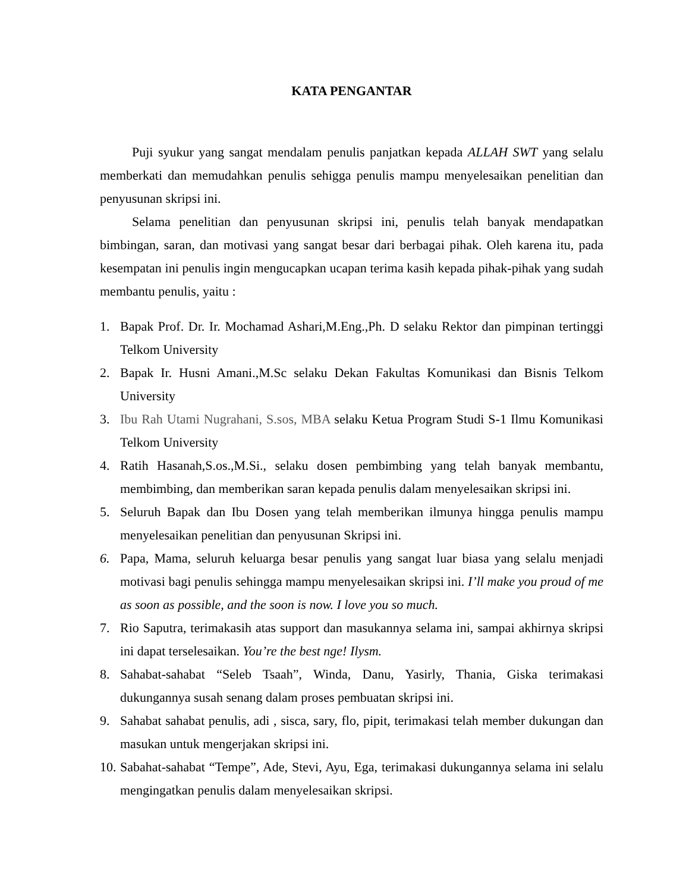KATA PENGANTAR
Puji syukur yang sangat mendalam penulis panjatkan kepada ALLAH SWT yang selalu memberkati dan memudahkan penulis sehigga penulis mampu menyelesaikan penelitian dan penyusunan skripsi ini.
Selama penelitian dan penyusunan skripsi ini, penulis telah banyak mendapatkan bimbingan, saran, dan motivasi yang sangat besar dari berbagai pihak. Oleh karena itu, pada kesempatan ini penulis ingin mengucapkan ucapan terima kasih kepada pihak-pihak yang sudah membantu penulis, yaitu :
1. Bapak Prof. Dr. Ir. Mochamad Ashari,M.Eng.,Ph. D selaku Rektor dan pimpinan tertinggi Telkom University
2. Bapak Ir. Husni Amani.,M.Sc selaku Dekan Fakultas Komunikasi dan Bisnis Telkom University
3. Ibu Rah Utami Nugrahani, S.sos, MBA selaku Ketua Program Studi S-1 Ilmu Komunikasi Telkom University
4. Ratih Hasanah,S.os.,M.Si., selaku dosen pembimbing yang telah banyak membantu, membimbing, dan memberikan saran kepada penulis dalam menyelesaikan skripsi ini.
5. Seluruh Bapak dan Ibu Dosen yang telah memberikan ilmunya hingga penulis mampu menyelesaikan penelitian dan penyusunan Skripsi ini.
6. Papa, Mama, seluruh keluarga besar penulis yang sangat luar biasa yang selalu menjadi motivasi bagi penulis sehingga mampu menyelesaikan skripsi ini. I’ll make you proud of me as soon as possible, and the soon is now. I love you so much.
7. Rio Saputra, terimakasih atas support dan masukannya selama ini, sampai akhirnya skripsi ini dapat terselesaikan. You’re the best nge! Ilysm.
8. Sahabat-sahabat “Seleb Tsaah”, Winda, Danu, Yasirly, Thania, Giska terimakasi dukungannya susah senang dalam proses pembuatan skripsi ini.
9. Sahabat sahabat penulis, adi , sisca, sary, flo, pipit, terimakasi telah member dukungan dan masukan untuk mengerjakan skripsi ini.
10. Sabahat-sahabat “Tempe”, Ade, Stevi, Ayu, Ega, terimakasi dukungannya selama ini selalu mengingatkan penulis dalam menyelesaikan skripsi.